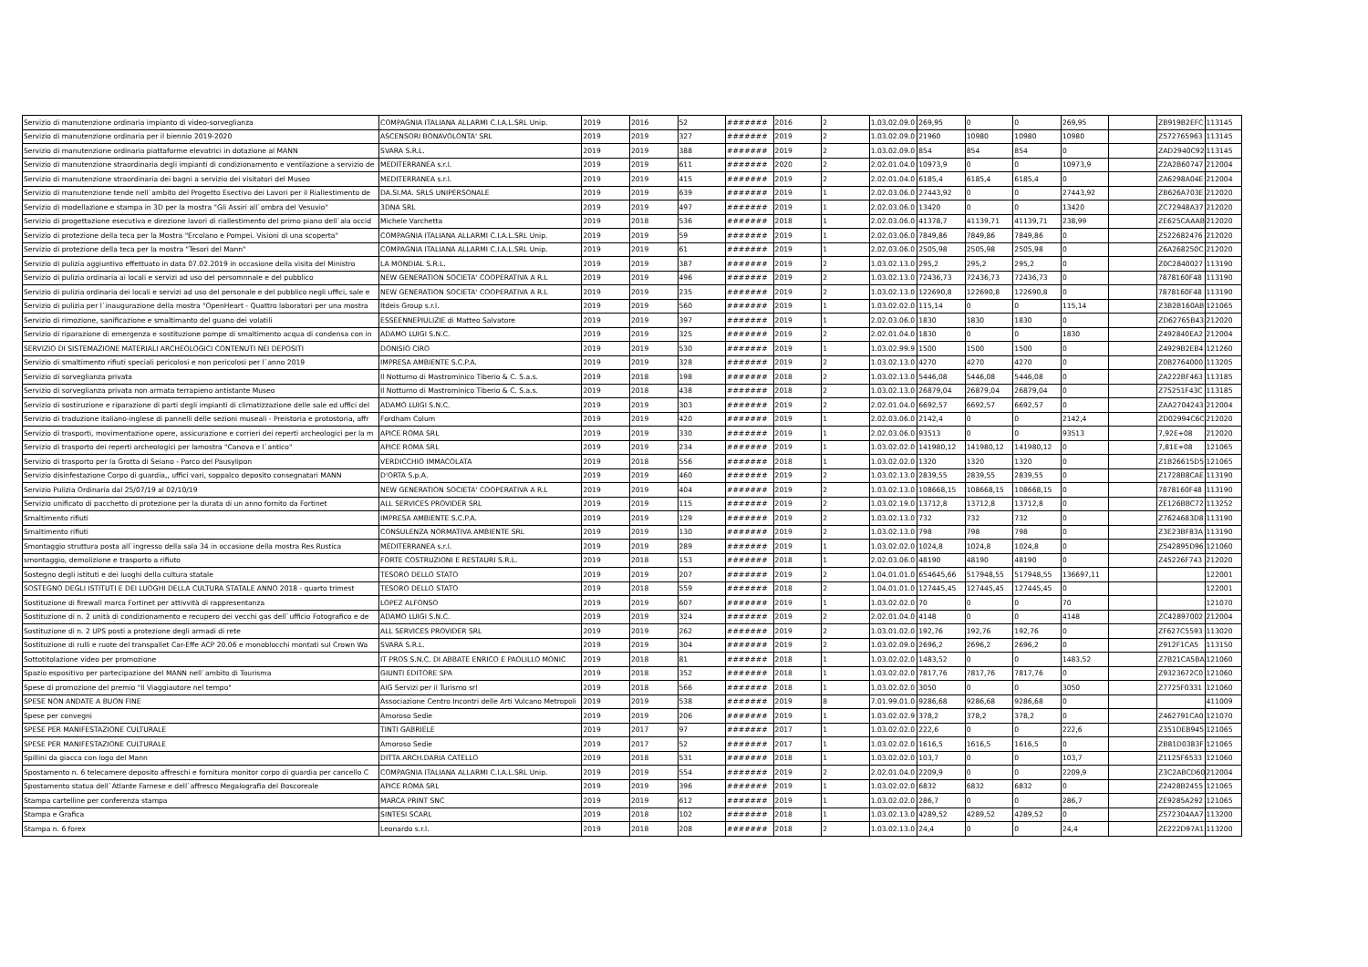| Servizio di manutenzione ordinaria impianto di video-sorveglianza | COMPAGNIA ITALIANA ALLARMI C.I.A.L.SRL Unip. | 2019 | 2016 | 52 | ####### | 2016 | 2 | 1.03.02.09.0 | 269,95 | 0 | 0 | 269,95 | | ZB919B2EFC | 113145 |
| Servizio di manutenzione ordinaria per il biennio 2019-2020 | ASCENSORI BONAVOLONTA' SRL | 2019 | 2019 | 327 | ####### | 2019 | 2 | 1.03.02.09.0 | 21960 | 10980 | 10980 | 10980 | | Z572765963 | 113145 |
| Servizio di manutenzione ordinaria piattaforme elevatrici in dotazione al MANN | SVARA S.R.L. | 2019 | 2019 | 388 | ####### | 2019 | 2 | 1.03.02.09.0 | 854 | 854 | 854 | 0 | | ZAD2940C92 | 113145 |
| Servizio di manutenzione straordinaria degli impianti di condizionamento e ventilazione a servizio de | MEDITERRANEA s.r.l. | 2019 | 2019 | 611 | ####### | 2020 | 2 | 2.02.01.04.0 | 10973,9 | 0 | 0 | 10973,9 | | Z2A2B60747 | 212004 |
| Servizio di manutenzione straordinaria dei bagni a servizio dei visitatori del Museo | MEDITERRANEA s.r.l. | 2019 | 2019 | 415 | ####### | 2019 | 2 | 2.02.01.04.0 | 6185,4 | 6185,4 | 6185,4 | 0 | | ZA6298A04E | 212004 |
| Servizio di manutenzione tende nell`ambito del Progetto Esectivo dei Lavori per il Riallestimento de | DA.SI.MA. SRLS UNIPERSONALE | 2019 | 2019 | 639 | ####### | 2019 | 1 | 2.02.03.06.0 | 27443,92 | 0 | 0 | 27443,92 | | ZB626A703E | 212020 |
| Servizio di modellazione e stampa in 3D per la mostra "Gli Assiri all`ombra del Vesuvio" | 3DNA SRL | 2019 | 2019 | 497 | ####### | 2019 | 1 | 2.02.03.06.0 | 13420 | 0 | 0 | 13420 | | ZC72948A37 | 212020 |
| Servizio di progettazione esecutiva e direzione lavori di riallestimento del primo piano dell`ala occid | Michele Varchetta | 2019 | 2018 | 536 | ####### | 2018 | 1 | 2.02.03.06.0 | 41378,7 | 41139,71 | 41139,71 | 238,99 | | ZE625CAAAB | 212020 |
| Servizio di protezione della teca per la Mostra "Ercolano e Pompei. Visioni di una scoperta" | COMPAGNIA ITALIANA ALLARMI C.I.A.L.SRL Unip. | 2019 | 2019 | 59 | ####### | 2019 | 1 | 2.02.03.06.0 | 7849,86 | 7849,86 | 7849,86 | 0 | | Z522682476 | 212020 |
| Servizio di protezione della teca per la mostra "Tesori del Mann" | COMPAGNIA ITALIANA ALLARMI C.I.A.L.SRL Unip. | 2019 | 2019 | 61 | ####### | 2019 | 1 | 2.02.03.06.0 | 2505,98 | 2505,98 | 2505,98 | 0 | | Z6A268250C | 212020 |
| Servizio di pulizia aggiuntivo effettuato in data 07.02.2019 in occasione della visita del Ministro | LA MONDIAL S.R.L. | 2019 | 2019 | 387 | ####### | 2019 | 2 | 1.03.02.13.0 | 295,2 | 295,2 | 295,2 | 0 | | Z0C2840027 | 113190 |
| Servizio di pulizia ordinaria ai locali e servizi ad uso del persomnnale e del pubblico | NEW GENERATION SOCIETA' COOPERATIVA A R.L | 2019 | 2019 | 496 | ####### | 2019 | 2 | 1.03.02.13.0 | 72436,73 | 72436,73 | 72436,73 | 0 | | 7878160F48 | 113190 |
| Servizio di pulizia ordinaria dei locali e servizi ad uso del personale e del pubblico negli uffici, sale e | NEW GENERATION SOCIETA' COOPERATIVA A R.L | 2019 | 2019 | 235 | ####### | 2019 | 2 | 1.03.02.13.0 | 122690,8 | 122690,8 | 122690,8 | 0 | | 7878160F48 | 113190 |
| Servizio di pulizia per l`inaugurazione della mostra "OpenHeart - Quattro laboratori per una mostra | Itdeis Group s.r.l. | 2019 | 2019 | 560 | ####### | 2019 | 1 | 1.03.02.02.0 | 115,14 | 0 | 0 | 115,14 | | Z3B2B160AB | 121065 |
| Servizio di rimozione, sanificazione e smaltimanto del guano dei volatili | ESSEENNEPIULIZIE di Matteo Salvatore | 2019 | 2019 | 397 | ####### | 2019 | 1 | 2.02.03.06.0 | 1830 | 1830 | 1830 | 0 | | ZD62765B43 | 212020 |
| Servizio di riparazione di emergenza e sostituzione pompe di smaltimento acqua di condensa con in | ADAMO LUIGI S.N.C. | 2019 | 2019 | 325 | ####### | 2019 | 2 | 2.02.01.04.0 | 1830 | 0 | 0 | 1830 | | Z492840EA2 | 212004 |
| SERVIZIO DI SISTEMAZIONE MATERIALI ARCHEOLOGICI CONTENUTI NEI DEPOSITI | DONISIO CIRO | 2019 | 2019 | 530 | ####### | 2019 | 1 | 1.03.02.99.9 | 1500 | 1500 | 1500 | 0 | | Z4929B2EB4 | 121260 |
| Servizio di smaltimento rifiuti speciali pericolosi e non pericolosi per l`anno 2019 | IMPRESA AMBIENTE S.C.P.A. | 2019 | 2019 | 328 | ####### | 2019 | 2 | 1.03.02.13.0 | 4270 | 4270 | 4270 | 0 | | Z0B2764000 | 113205 |
| Servizio di sorveglianza privata | Il Notturno di Mastrominico Tiberio & C. S.a.s. | 2019 | 2018 | 198 | ####### | 2018 | 2 | 1.03.02.13.0 | 5446,08 | 5446,08 | 5446,08 | 0 | | ZA222BF463 | 113185 |
| Servizio di sorveglianza privata non armata terrapieno antistante Museo | Il Notturno di Mastrominico Tiberio & C. S.a.s. | 2019 | 2018 | 438 | ####### | 2018 | 2 | 1.03.02.13.0 | 26879,04 | 26879,04 | 26879,04 | 0 | | Z75251F43C | 113185 |
| Servizio di sostiruzione e riparazione di parti degli impianti di climatizzazione delle sale ed uffici del | ADAMO LUIGI S.N.C. | 2019 | 2019 | 303 | ####### | 2019 | 2 | 2.02.01.04.0 | 6692,57 | 6692,57 | 6692,57 | 0 | | ZAA2704243 | 212004 |
| Servizio di traduzione italiano-inglese di pannelli delle sezioni museali - Preistoria e protostoria, affr | Fordham Colum | 2019 | 2019 | 420 | ####### | 2019 | 1 | 2.02.03.06.0 | 2142,4 | 0 | 0 | 2142,4 | | ZD02994C6C | 212020 |
| Servizio di trasporti, movimentazione opere, assicurazione e corrieri dei reperti archeologici per la m | APICE ROMA SRL | 2019 | 2019 | 330 | ####### | 2019 | 1 | 2.02.03.06.0 | 93513 | 0 | 0 | 93513 | | 7,92E+08 | 212020 |
| Servizio di trasporto dei reperti archeologici per lamostra "Canova e l`antico" | APICE ROMA SRL | 2019 | 2019 | 234 | ####### | 2019 | 1 | 1.03.02.02.0 | 141980,12 | 141980,12 | 141980,12 | 0 | | 7,81E+08 | 121065 |
| Servizio di trasporto per la Grotta di Seiano - Parco del Pausylipon | VERDICCHIO IMMACOLATA | 2019 | 2018 | 556 | ####### | 2018 | 1 | 1.03.02.02.0 | 1320 | 1320 | 1320 | 0 | | Z1B26615D5 | 121065 |
| Servizio disinfestazione Corpo di guardia,, uffici vari, soppalco deposito consegnatari MANN | D'ORTA S.p.A. | 2019 | 2019 | 460 | ####### | 2019 | 2 | 1.03.02.13.0 | 2839,55 | 2839,55 | 2839,55 | 0 | | Z1728B8CAE | 113190 |
| Servizio Pulizia Ordinaria dal 25/07/19 al 02/10/19 | NEW GENERATION SOCIETA' COOPERATIVA A R.L | 2019 | 2019 | 404 | ####### | 2019 | 2 | 1.03.02.13.0 | 108668,15 | 108668,15 | 108668,15 | 0 | | 7878160F48 | 113190 |
| Servizio unificato di pacchetto di protezione per la durata di un anno fornito da Fortinet | ALL SERVICES PROVIDER SRL | 2019 | 2019 | 115 | ####### | 2019 | 2 | 1.03.02.19.0 | 13712,8 | 13712,8 | 13712,8 | 0 | | ZE126BBC72 | 113252 |
| Smaltimento rifiuti | IMPRESA AMBIENTE S.C.P.A. | 2019 | 2019 | 129 | ####### | 2019 | 2 | 1.03.02.13.0 | 732 | 732 | 732 | 0 | | Z7624683D8 | 113190 |
| Smaltimento rifiuti | CONSULENZA NORMATIVA AMBIENTE SRL | 2019 | 2019 | 130 | ####### | 2019 | 2 | 1.03.02.13.0 | 798 | 798 | 798 | 0 | | Z3E23BF83A | 113190 |
| Smontaggio struttura posta all`ingresso della sala 34 in occasione della mostra Res Rustica | MEDITERRANEA s.r.l. | 2019 | 2019 | 289 | ####### | 2019 | 1 | 1.03.02.02.0 | 1024,8 | 1024,8 | 1024,8 | 0 | | Z542895D96 | 121060 |
| smontaggio, demolizione e trasporto a rifiuto | FORTE COSTRUZIONI E RESTAURI S.R.L. | 2019 | 2018 | 153 | ####### | 2018 | 1 | 2.02.03.06.0 | 48190 | 48190 | 48190 | 0 | | Z45226F743 | 212020 |
| Sostegno degli istituti e dei luoghi della cultura statale | TESORO DELLO STATO | 2019 | 2019 | 207 | ####### | 2019 | 2 | 1.04.01.01.0 | 654645,66 | 517948,55 | 517948,55 | 136697,11 | | | 122001 |
| SOSTEGNO DEGLI ISTITUTI E DEI LUOGHI DELLA CULTURA STATALE ANNO 2018 - quarto trimest | TESORO DELLO STATO | 2019 | 2018 | 559 | ####### | 2018 | 2 | 1.04.01.01.0 | 127445,45 | 127445,45 | 127445,45 | 0 | | | 122001 |
| Sostituzione di firewall marca Fortinet per attivvità di rappresentanza | LOPEZ ALFONSO | 2019 | 2019 | 607 | ####### | 2019 | 1 | 1.03.02.02.0 | 70 | 0 | 0 | 70 | | | 121070 |
| Sostituzione di n. 2 unità di condizionamento e recupero dei vecchi gas dell`ufficio Fotografico e de | ADAMO LUIGI S.N.C. | 2019 | 2019 | 324 | ####### | 2019 | 2 | 2.02.01.04.0 | 4148 | 0 | 0 | 4148 | | ZC42897002 | 212004 |
| Sostituzione di n. 2 UPS posti a protezione degli armadi di rete | ALL SERVICES PROVIDER SRL | 2019 | 2019 | 262 | ####### | 2019 | 2 | 1.03.01.02.0 | 192,76 | 192,76 | 192,76 | 0 | | ZF627C5593 | 113020 |
| Sostituzione di rulli e ruote del transpallet Car-Effe ACP 20.06 e monoblocchi montati sul Crown Wa | SVARA S.R.L. | 2019 | 2019 | 304 | ####### | 2019 | 2 | 1.03.02.09.0 | 2696,2 | 2696,2 | 2696,2 | 0 | | Z912F1CA5 | 113150 |
| Sottotitolazione video per promozione | IT PROS S.N.C. DI ABBATE ENRICO E PAOLILLO MONIC | 2019 | 2018 | 81 | ####### | 2018 | 1 | 1.03.02.02.0 | 1483,52 | 0 | 0 | 1483,52 | | Z7B21CA5BA | 121060 |
| Spazio espositivo per partecipazione del MANN nell`ambito di Tourisma | GIUNTI EDITORE SPA | 2019 | 2018 | 352 | ####### | 2018 | 1 | 1.03.02.02.0 | 7817,76 | 7817,76 | 7817,76 | 0 | | Z9323672C0 | 121060 |
| Spese di promozione del premio "Il Viaggiautore nel tempo" | AIG Servizi per il Turismo srl | 2019 | 2018 | 566 | ####### | 2018 | 1 | 1.03.02.02.0 | 3050 | 0 | 0 | 3050 | | Z7725F0331 | 121060 |
| SPESE NON ANDATE A BUON FINE | Associazione Centro Incontri delle Arti Vulcano Metropoli | 2019 | 2019 | 538 | ####### | 2019 | 8 | 7.01.99.01.0 | 9286,68 | 9286,68 | 9286,68 | 0 | | | 411009 |
| Spese per convegni | Amoroso Sedie | 2019 | 2019 | 206 | ####### | 2019 | 1 | 1.03.02.02.9 | 378,2 | 378,2 | 378,2 | 0 | | Z462791CA0 | 121070 |
| SPESE PER MANIFESTAZIONE CULTURALE | TINTI GABRIELE | 2019 | 2017 | 97 | ####### | 2017 | 1 | 1.03.02.02.0 | 222,6 | 0 | 0 | 222,6 | | Z351DEB945 | 121065 |
| SPESE PER MANIFESTAZIONE CULTURALE | Amoroso Sedie | 2019 | 2017 | 52 | ####### | 2017 | 1 | 1.03.02.02.0 | 1616,5 | 1616,5 | 1616,5 | 0 | | ZB81D0383F | 121065 |
| Spillini da giacca con logo del Mann | DITTA ARCH.DARIA CATELLO | 2019 | 2018 | 531 | ####### | 2018 | 1 | 1.03.02.02.0 | 103,7 | 0 | 0 | 103,7 | | Z1125F6533 | 121060 |
| Spostamento n. 6 telecamere deposito affreschi e fornitura monitor corpo di guardia per cancello C | COMPAGNIA ITALIANA ALLARMI C.I.A.L.SRL Unip. | 2019 | 2019 | 554 | ####### | 2019 | 2 | 2.02.01.04.0 | 2209,9 | 0 | 0 | 2209,9 | | Z3C2ABCD60 | 212004 |
| Spostamento statua dell`Atlante Farnese e dell`affresco Megalografia del Boscoreale | APICE ROMA SRL | 2019 | 2019 | 396 | ####### | 2019 | 1 | 1.03.02.02.0 | 6832 | 6832 | 6832 | 0 | | Z2428B2455 | 121065 |
| Stampa cartelline per conferenza stampa | MARCA PRINT SNC | 2019 | 2019 | 612 | ####### | 2019 | 1 | 1.03.02.02.0 | 286,7 | 0 | 0 | 286,7 | | ZE9285A292 | 121065 |
| Stampa e Grafica | SINTESI SCARL | 2019 | 2018 | 102 | ####### | 2018 | 1 | 1.03.02.13.0 | 4289,52 | 4289,52 | 4289,52 | 0 | | Z572304AA7 | 113200 |
| Stampa n. 6 forex | Leonardo s.r.l. | 2019 | 2018 | 208 | ####### | 2018 | 2 | 1.03.02.13.0 | 24,4 | 0 | 0 | 24,4 | | ZE222D97A1 | 113200 |